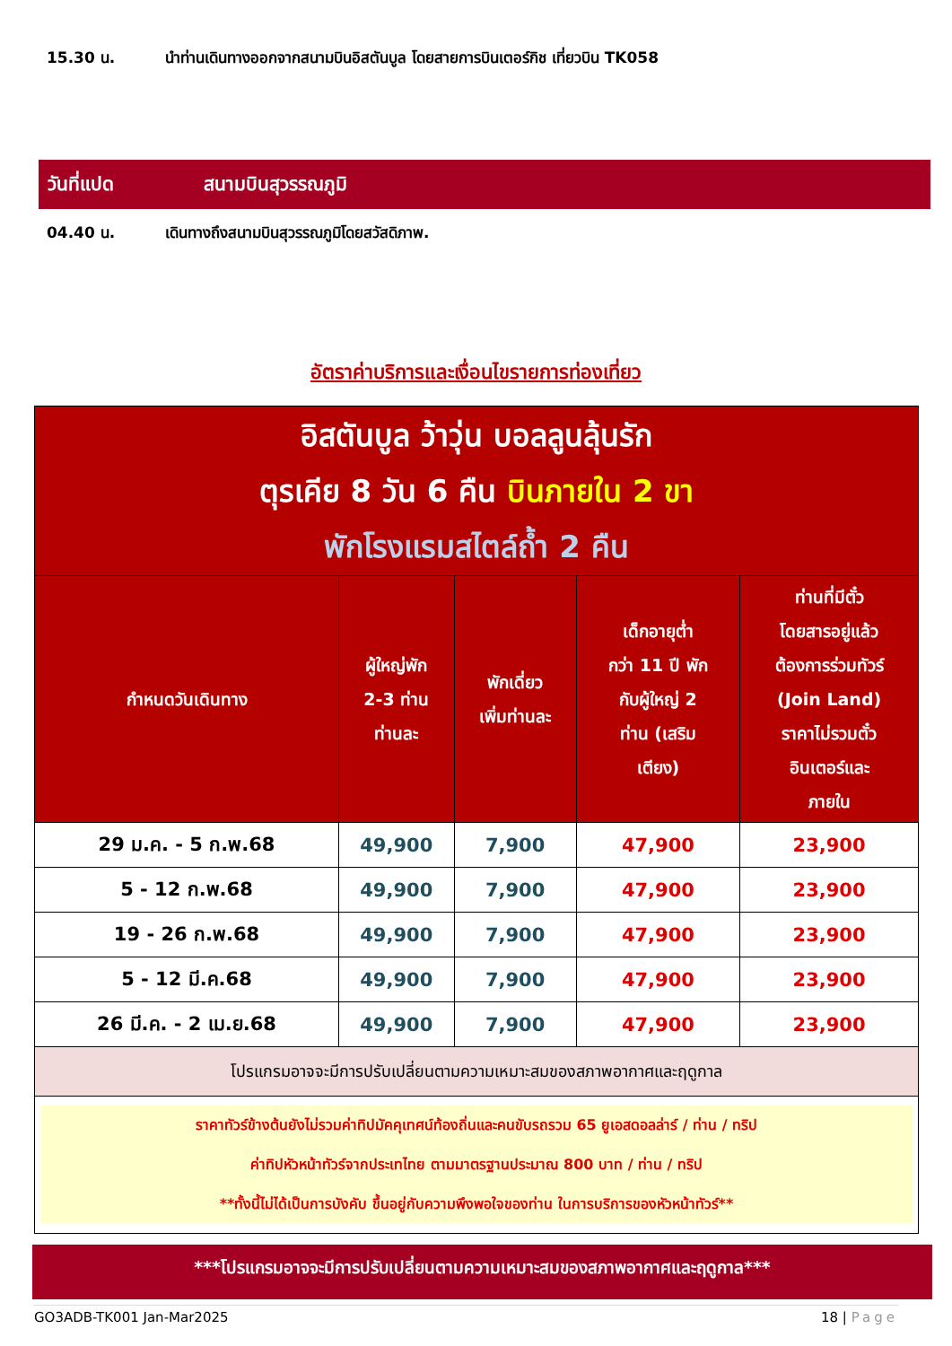15.30 น. นำท่านเดินทางออกจากสนามบินอิสตันบูล โดยสายการบินเตอร์กิช เที่ยวบิน TK058
วันที่แปด สนามบินสุวรรณภูมิ
04.40 น. เดินทางถึงสนามบินสุวรรณภูมิโดยสวัสดิภาพ.
อัตราค่าบริการและเงื่อนไขรายการท่องเที่ยว
| อิสตันบูล ว้าวุ่น บอลลูนลุ้นรัก ตุรเคีย 8 วัน 6 คืน บินภายใน 2 ขา พักโรงแรมสไตล์ถ้ำ 2 คืน | | | | |
| กำหนดวันเดินทาง | ผู้ใหญ่พัก 2-3 ท่าน ท่านละ | พักเดี่ยว เพิ่มท่านละ | เด็กอายุต่ำ กว่า 11 ปี พัก กับผู้ใหญ่ 2 ท่าน (เสริม เตียง) | ท่านที่มีตั๋ว โดยสารอยู่แล้ว ต้องการร่วมทัวร์ (Join Land) ราคาไม่รวมตั๋ว อินเตอร์และ ภายใน |
| 29 ม.ค. - 5 ก.พ.68 | 49,900 | 7,900 | 47,900 | 23,900 |
| 5 - 12 ก.พ.68 | 49,900 | 7,900 | 47,900 | 23,900 |
| 19 - 26 ก.พ.68 | 49,900 | 7,900 | 47,900 | 23,900 |
| 5 - 12 มี.ค.68 | 49,900 | 7,900 | 47,900 | 23,900 |
| 26 มี.ค. - 2 เม.ย.68 | 49,900 | 7,900 | 47,900 | 23,900 |
| โปรแกรมอาจจะมีการปรับเปลี่ยนตามความเหมาะสมของสภาพอากาศและฤดูกาล | | | | |
| ราคาทัวร์ข้างต้นยังไม่รวมค่าทิปมัคคุเทศน์ท้องถิ่นและคนขับรถรวม 65 ยูเอสดอลล่าร์ / ท่าน / ทริป ค่าทิปหัวหน้าทัวร์จากประเทไทย ตามมาตรฐานประมาณ 800 บาท / ท่าน / ทริป **ทั้งนี้ไม่ได้เป็นการบังคับ ขึ้นอยู่กับความพึงพอใจของท่าน ในการบริการของหัวหน้าทัวร์** | | | | |
***โปรแกรมอาจจะมีการปรับเปลี่ยนตามความเหมาะสมของสภาพอากาศและฤดูกาล***
GO3ADB-TK001 Jan-Mar2025 18 | Page